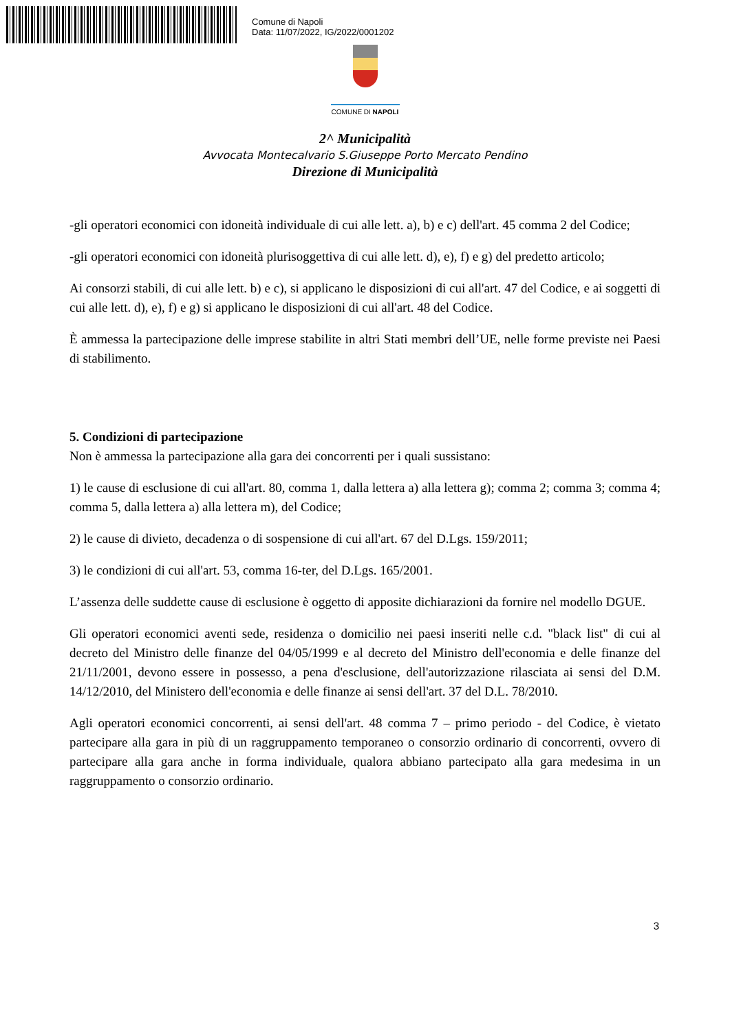Comune di Napoli
Data: 11/07/2022, IG/2022/0001202
COMUNE DI NAPOLI
2^ Municipalità
Avvocata Montecalvario S.Giuseppe Porto Mercato Pendino
Direzione di Municipalità
-gli operatori economici con idoneità individuale di cui alle lett. a), b) e c) dell'art. 45 comma 2 del Codice;
-gli operatori economici con idoneità plurisoggettiva di cui alle lett. d), e), f) e g) del predetto articolo;
Ai consorzi stabili, di cui alle lett. b) e c), si applicano le disposizioni di cui all'art. 47 del Codice, e ai soggetti di cui alle lett. d), e), f) e g) si applicano le disposizioni di cui all'art. 48 del Codice.
È ammessa la partecipazione delle imprese stabilite in altri Stati membri dell’UE, nelle forme previste nei Paesi di stabilimento.
5. Condizioni di partecipazione
Non è ammessa la partecipazione alla gara dei concorrenti per i quali sussistano:
1) le cause di esclusione di cui all'art. 80, comma 1, dalla lettera a) alla lettera g); comma 2; comma 3; comma 4; comma 5, dalla lettera a) alla lettera m), del Codice;
2) le cause di divieto, decadenza o di sospensione di cui all'art. 67 del D.Lgs. 159/2011;
3) le condizioni di cui all'art. 53, comma 16-ter, del D.Lgs. 165/2001.
L’assenza delle suddette cause di esclusione è oggetto di apposite dichiarazioni da fornire nel modello DGUE.
Gli operatori economici aventi sede, residenza o domicilio nei paesi inseriti nelle c.d. "black list" di cui al decreto del Ministro delle finanze del 04/05/1999 e al decreto del Ministro dell'economia e delle finanze del 21/11/2001, devono essere in possesso, a pena d'esclusione, dell'autorizzazione rilasciata ai sensi del D.M. 14/12/2010, del Ministero dell'economia e delle finanze ai sensi dell'art. 37 del D.L. 78/2010.
Agli operatori economici concorrenti, ai sensi dell'art. 48 comma 7 – primo periodo - del Codice, è vietato partecipare alla gara in più di un raggruppamento temporaneo o consorzio ordinario di concorrenti, ovvero di partecipare alla gara anche in forma individuale, qualora abbiano partecipato alla gara medesima in un raggruppamento o consorzio ordinario.
3